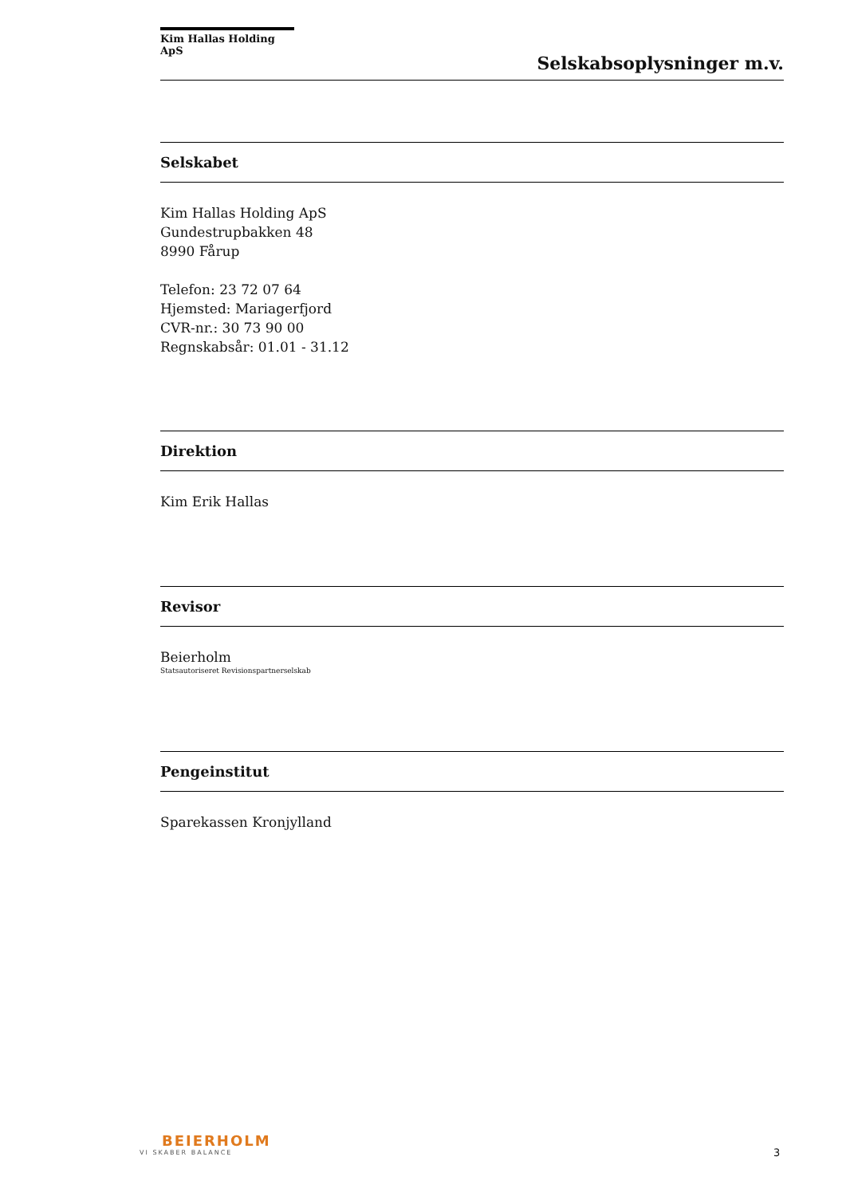Kim Hallas Holding ApS
Selskabsoplysninger m.v.
Selskabet
Kim Hallas Holding ApS
Gundestrupbakken 48
8990 Fårup
Telefon: 23 72 07 64
Hjemsted: Mariagerfjord
CVR-nr.: 30 73 90 00
Regnskabsår: 01.01 - 31.12
Direktion
Kim Erik Hallas
Revisor
Beierholm
Statsautoriseret Revisionspartnerselskab
Pengeinstitut
Sparekassen Kronjylland
BEIERHOLM
VI SKABER BALANCE
3